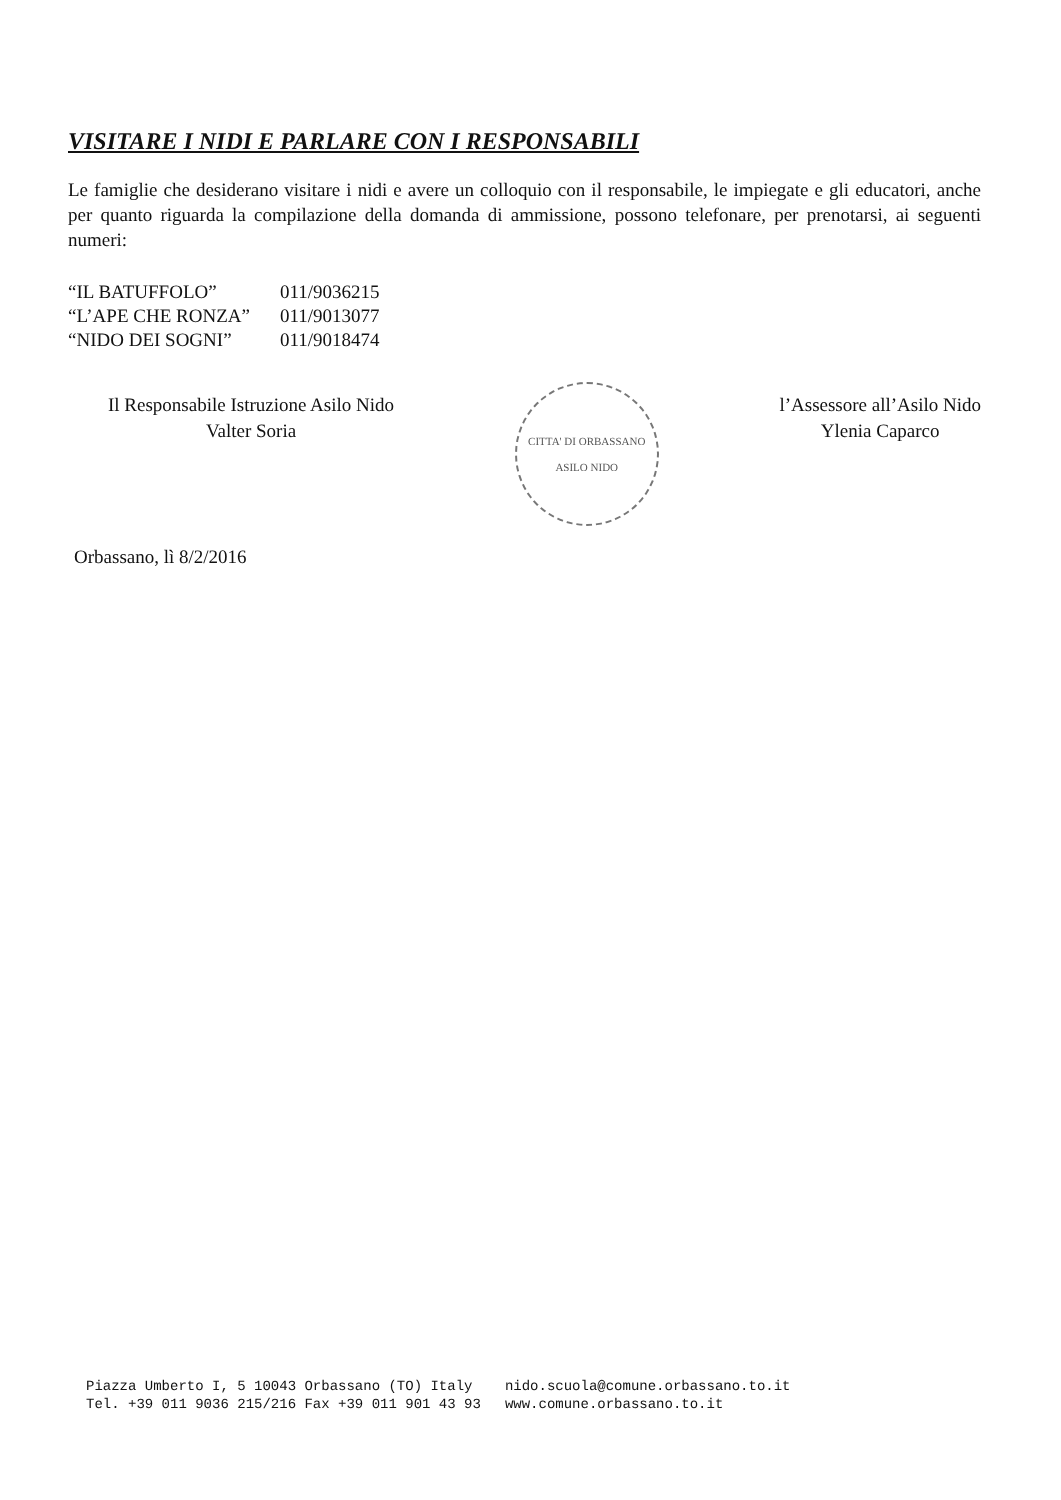VISITARE I NIDI E PARLARE CON I RESPONSABILI
Le famiglie che desiderano visitare i nidi e avere un colloquio con il responsabile, le impiegate e gli educatori, anche per quanto riguarda la compilazione della domanda di ammissione, possono telefonare, per prenotarsi, ai seguenti numeri:
| “IL BATUFFOLO” | 011/9036215 |
| “L’APE CHE RONZA” | 011/9013077 |
| “NIDO DEI SOGNI” | 011/9018474 |
Il Responsabile Istruzione Asilo Nido
Valter Soria
CITTA' DI ORBASSANO ASILO NIDO
l’Assessore all’Asilo Nido
Ylenia Caparco
Orbassano, lì 8/2/2016
Piazza Umberto I, 5 10043 Orbassano (TO) Italy
Tel. +39 011 9036 215/216 Fax +39 011 901 43 93
nido.scuola@comune.orbassano.to.it
www.comune.orbassano.to.it